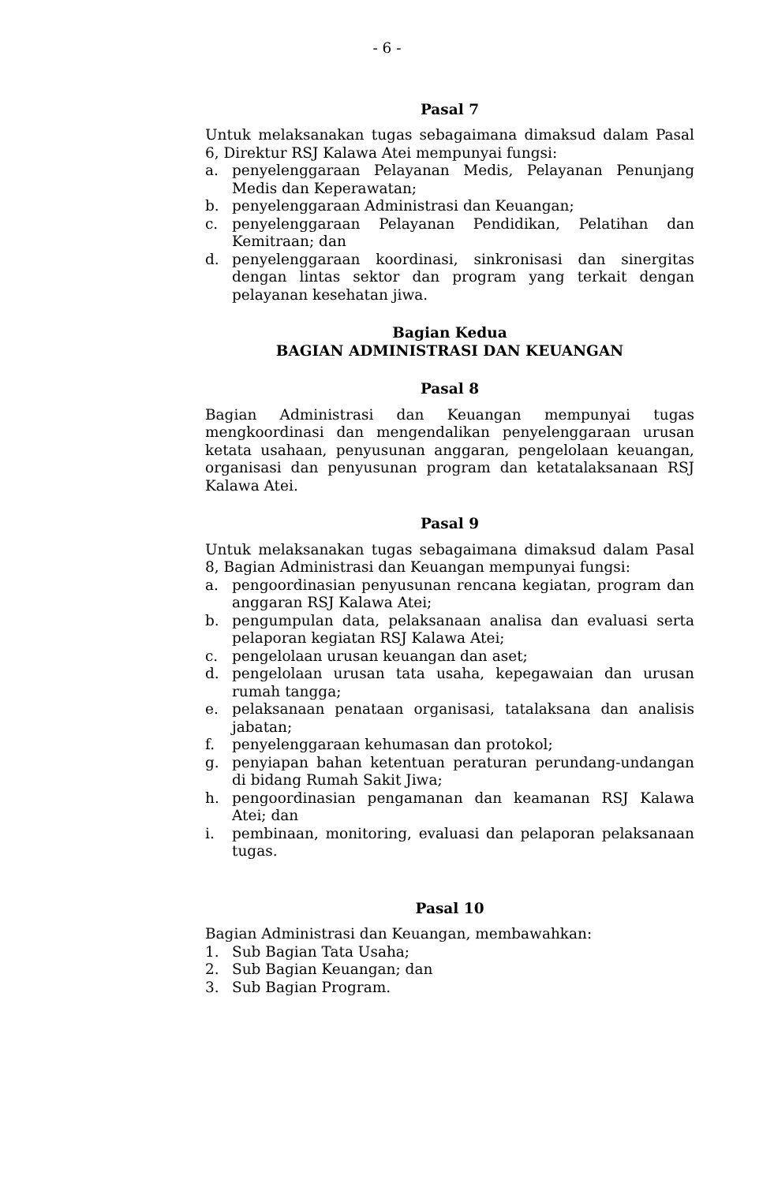- 6 -
Pasal 7
Untuk melaksanakan tugas sebagaimana dimaksud dalam Pasal 6, Direktur RSJ Kalawa Atei mempunyai fungsi:
a. penyelenggaraan Pelayanan Medis, Pelayanan Penunjang Medis dan Keperawatan;
b. penyelenggaraan Administrasi dan Keuangan;
c. penyelenggaraan Pelayanan Pendidikan, Pelatihan dan Kemitraan; dan
d. penyelenggaraan koordinasi, sinkronisasi dan sinergitas dengan lintas sektor dan program yang terkait dengan pelayanan kesehatan jiwa.
Bagian Kedua
BAGIAN ADMINISTRASI DAN KEUANGAN
Pasal 8
Bagian Administrasi dan Keuangan mempunyai tugas mengkoordinasi dan mengendalikan penyelenggaraan urusan ketata usahaan, penyusunan anggaran, pengelolaan keuangan, organisasi dan penyusunan program dan ketatalaksanaan RSJ Kalawa Atei.
Pasal 9
Untuk melaksanakan tugas sebagaimana dimaksud dalam Pasal 8, Bagian Administrasi dan Keuangan mempunyai fungsi:
a. pengoordinasian penyusunan rencana kegiatan, program dan anggaran RSJ Kalawa Atei;
b. pengumpulan data, pelaksanaan analisa dan evaluasi serta pelaporan kegiatan RSJ Kalawa Atei;
c. pengelolaan urusan keuangan dan aset;
d. pengelolaan urusan tata usaha, kepegawaian dan urusan rumah tangga;
e. pelaksanaan penataan organisasi, tatalaksana dan analisis jabatan;
f. penyelenggaraan kehumasan dan protokol;
g. penyiapan bahan ketentuan peraturan perundang-undangan di bidang Rumah Sakit Jiwa;
h. pengoordinasian pengamanan dan keamanan RSJ Kalawa Atei; dan
i. pembinaan, monitoring, evaluasi dan pelaporan pelaksanaan tugas.
Pasal 10
Bagian Administrasi dan Keuangan, membawahkan:
1. Sub Bagian Tata Usaha;
2. Sub Bagian Keuangan; dan
3. Sub Bagian Program.